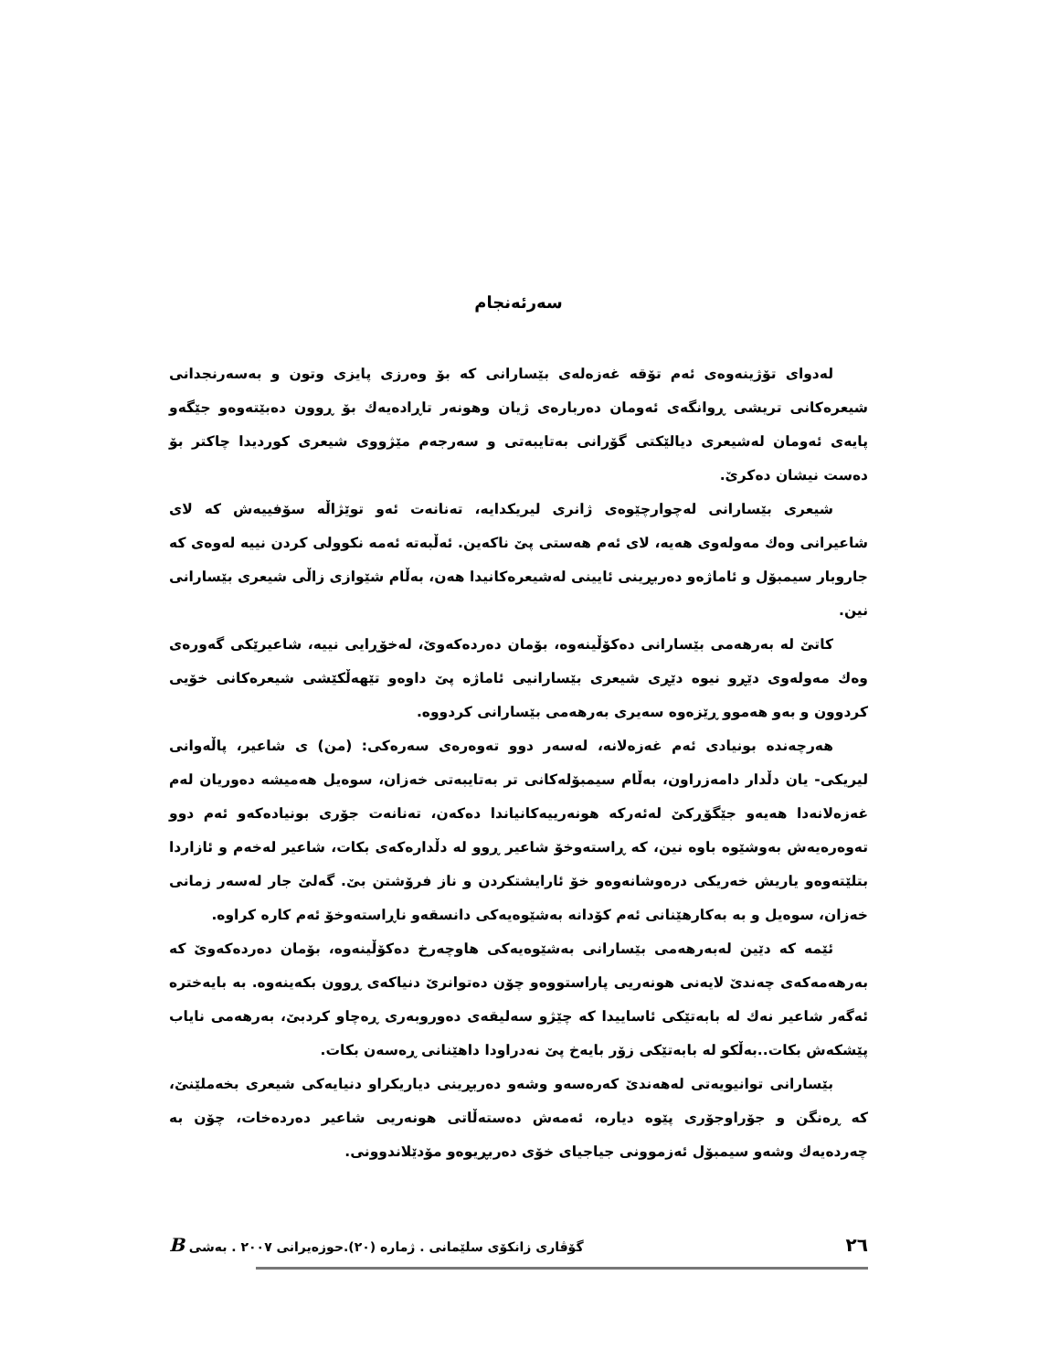سەرئەنجام
لەدوای تۆژینەوەی ئەم تۆقە غەزەلەی بێسارانی کە بۆ وەرزی پایزی وتون و بەسەرنجدانی شیعرەکانی تریشی ڕوانگەی ئەومان دەربارەی ژیان وهونەر تاڕادەیەك بۆ ڕوون دەبێتەوەو جێگەو پایەی ئەومان لەشیعری دیالێکتی گۆرانی بەتایبەتی و سەرجەم مێژووی شیعری کوردیدا چاکتر بۆ دەست نیشان دەکرێ.
شیعری بێسارانی لەچوارچێوەی ژانری لیریکدایە، تەنانەت ئەو توێژاڵە سۆفییەش کە لای شاعیرانی وەك مەولەوی هەیە، لای ئەم هەستی پێ ناکەین. ئەڵبەتە ئەمە نکوولی کردن نییە لەوەی کە جاروبار سیمبۆل و ئاماژەو دەربڕینی ئایینی لەشیعرەکانیدا هەن، بەڵام شێوازی زاڵی شیعری بێسارانی نین.
کاتێ لە بەرهەمی بێسارانی دەکۆڵینەوە، بۆمان دەردەکەوێ، لەخۆڕایی نییە، شاعیرێکی گەورەی وەك مەولەوی دێڕو نیوە دێڕی شیعری بێسارانیی ئاماژە پێ داوەو تێهەڵکێشی شیعرەکانی خۆیی کردوون و بەو هەموو ڕێزەوە سەیری بەرهەمی بێسارانی کردووە.
هەرچەندە بونیادی ئەم غەزەلانە، لەسەر دوو تەوەرەی سەرەکی: (من) ی شاعیر، پاڵەوانی لیریکی- یان دڵدار دامەزراون، بەڵام سیمبۆلەکانی تر بەتایبەتی خەزان، سوەیل هەمیشە دەوریان لەم غەزەلانەدا هەیەو جێگۆڕکێ لەئەرکە هونەرییەکانیاندا دەکەن، تەنانەت جۆری بونیادەکەو ئەم دوو تەوەرەیەش بەوشێوە باوە نین، کە ڕاستەوخۆ شاعیر ڕوو لە دڵدارەکەی بکات، شاعیر لەخەم و ئازاردا بتلێتەوەو یاریش خەریکی درەوشانەوەو خۆ ئارایشتکردن و ناز فرۆشتن بێ. گەلێ جار لەسەر زمانی خەزان، سوەیل و بە بەکارهێنانی ئەم کۆدانە بەشێوەیەکی دانسقەو ناڕاستەوخۆ ئەم کارە کراوە.
ئێمە کە دێین لەبەرهەمی بێسارانی بەشێوەیەکی هاوچەرخ دەکۆڵینەوە، بۆمان دەردەکەوێ کە بەرهەمەکەی چەندێ لایەنی هونەریی پاراستووەو چۆن دەتوانرێ دنیاکەی ڕوون بکەینەوە. بە بایەخترە ئەگەر شاعیر نەك لە بابەتێکی ئاساییدا کە چێژو سەلیقەی دەوروبەری ڕەچاو کردبێ، بەرهەمی نایاب پێشکەش بکات..بەڵکو لە بابەتێکی زۆر بایەخ پێ نەدراودا داهێنانی ڕەسەن بکات.
بێسارانی توانیویەتی لەهەندێ کەرەسەو وشەو دەربڕینی دیاریکراو دنیایەکی شیعری بخەملێنێ، کە ڕەنگن و جۆراوجۆری پێوە دیارە، ئەمەش دەستەڵاتی هونەریی شاعیر دەردەخات، چۆن بە چەردەیەك وشەو سیمبۆل ئەزموونی جیاجیای خۆی دەربڕیوەو مۆدێلاندوونی.
٢٦ گۆڤاری زانکۆی سلێمانی . ژمارە (٢٠).حوزەیرانی ٢٠٠٧ . بەشی B